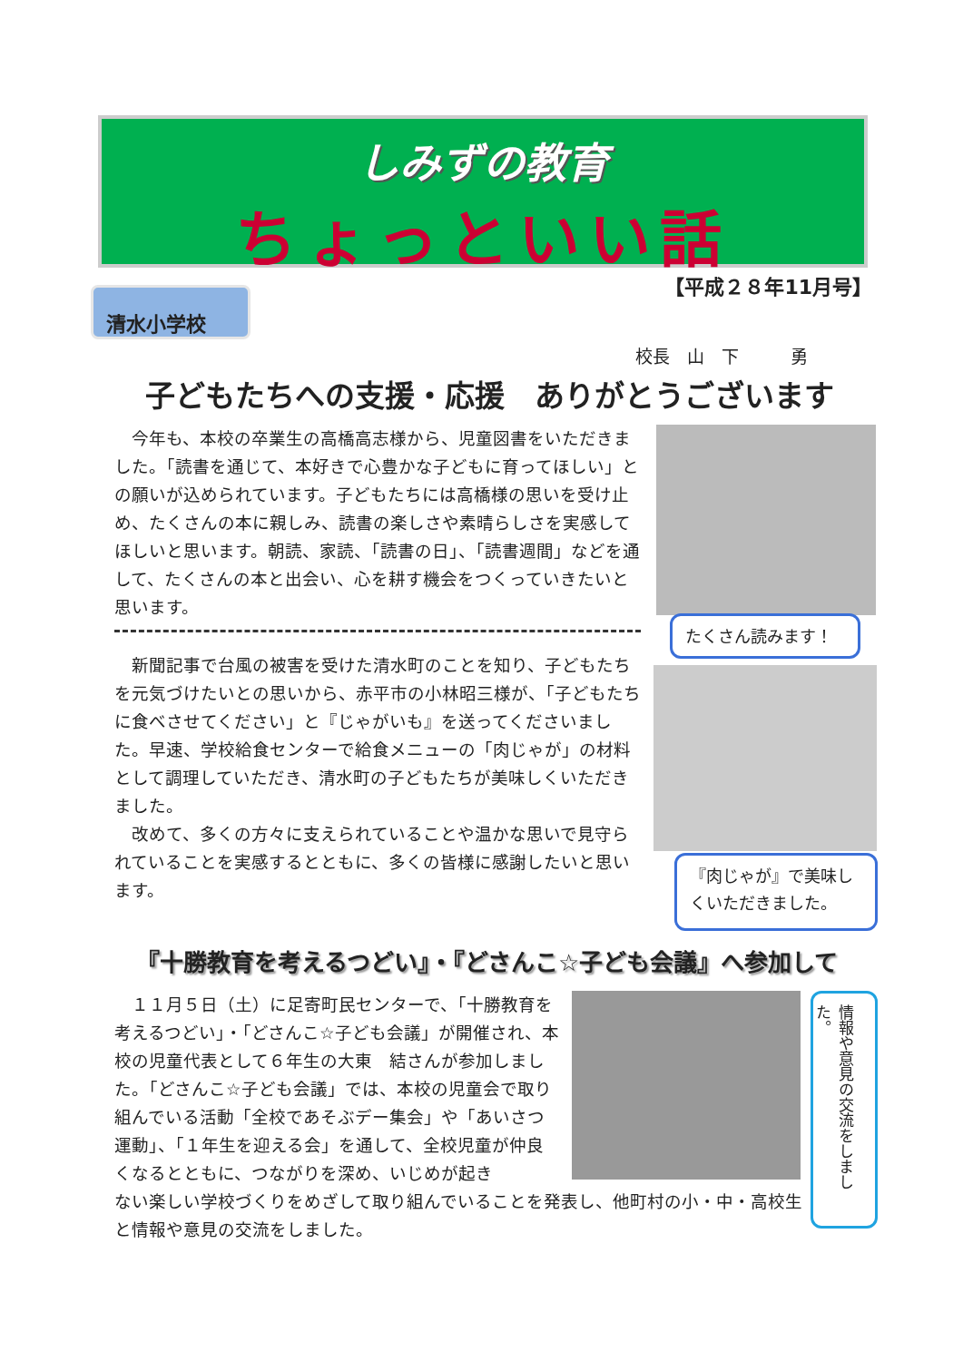しみずの教育
ちょっといい話
【平成２８年11月号】
清水小学校
校長　山　下　　　勇
子どもたちへの支援・応援　ありがとうございます
　今年も、本校の卒業生の高橋高志様から、児童図書をいただきました。「読書を通じて、本好きで心豊かな子どもに育ってほしい」との願いが込められています。子どもたちには高橋様の思いを受け止め、たくさんの本に親しみ、読書の楽しさや素晴らしさを実感してほしいと思います。朝読、家読、「読書の日」、「読書週間」などを通して、たくさんの本と出会い、心を耕す機会をつくっていきたいと思います。
　新聞記事で台風の被害を受けた清水町のことを知り、子どもたちを元気づけたいとの思いから、赤平市の小林昭三様が、「子どもたちに食べさせてください」と『じゃがいも』を送ってくださいました。早速、学校給食センターで給食メニューの「肉じゃが」の材料として調理していただき、清水町の子どもたちが美味しくいただきました。
　改めて、多くの方々に支えられていることや温かな思いで見守られていることを実感するとともに、多くの皆様に感謝したいと思います。
たくさん読みます！
『肉じゃが』で美味しくいただきました。
『十勝教育を考えるつどい』・『どさんこ☆子ども会議』へ参加して
　１１月５日（土）に足寄町民センターで、「十勝教育を考えるつどい」・「どさんこ☆子ども会議」が開催され、本校の児童代表として６年生の大東　結さんが参加しました。「どさんこ☆子ども会議」では、本校の児童会で取り組んでいる活動「全校であそぶデー集会」や「あいさつ運動」、「１年生を迎える会」を通して、全校児童が仲良くなるとともに、つながりを深め、いじめが起き
ない楽しい学校づくりをめざして取り組んでいることを発表し、他町村の小・中・高校生と情報や意見の交流をしました。
情報や意見の交流をしました。